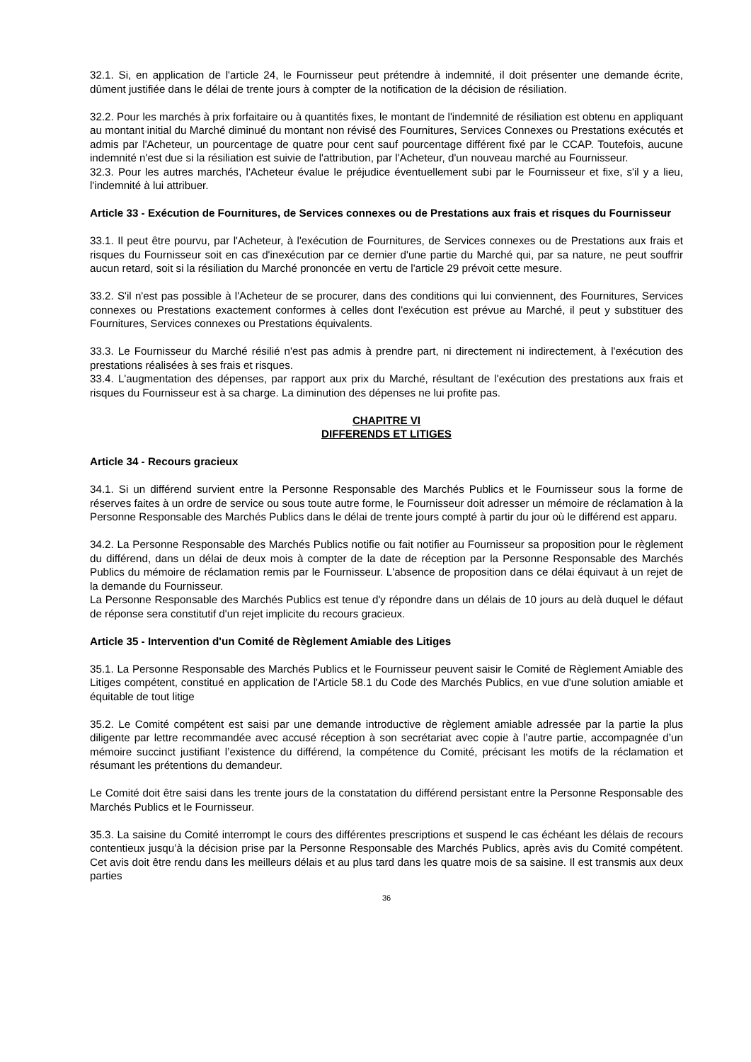32.1. Si, en application de l'article 24, le Fournisseur peut prétendre à indemnité, il doit présenter une demande écrite, dûment justifiée dans le délai de trente jours à compter de la notification de la décision de résiliation.
32.2. Pour les marchés à prix forfaitaire ou à quantités fixes, le montant de l'indemnité de résiliation est obtenu en appliquant au montant initial du Marché diminué du montant non révisé des Fournitures, Services Connexes ou Prestations exécutés et admis par l'Acheteur, un pourcentage de quatre pour cent sauf pourcentage différent fixé par le CCAP. Toutefois, aucune indemnité n'est due si la résiliation est suivie de l'attribution, par l'Acheteur, d'un nouveau marché au Fournisseur.
32.3. Pour les autres marchés, l'Acheteur évalue le préjudice éventuellement subi par le Fournisseur et fixe, s'il y a lieu, l'indemnité à lui attribuer.
Article 33 - Exécution de Fournitures, de Services connexes ou de Prestations aux frais et risques du Fournisseur
33.1. Il peut être pourvu, par l'Acheteur, à l'exécution de Fournitures, de Services connexes ou de Prestations aux frais et risques du Fournisseur soit en cas d'inexécution par ce dernier d'une partie du Marché qui, par sa nature, ne peut souffrir aucun retard, soit si la résiliation du Marché prononcée en vertu de l'article 29 prévoit cette mesure.
33.2. S'il n'est pas possible à l'Acheteur de se procurer, dans des conditions qui lui conviennent, des Fournitures, Services connexes ou Prestations exactement conformes à celles dont l'exécution est prévue au Marché, il peut y substituer des Fournitures, Services connexes ou Prestations équivalents.
33.3. Le Fournisseur du Marché résilié n'est pas admis à prendre part, ni directement ni indirectement, à l'exécution des prestations réalisées à ses frais et risques.
33.4. L'augmentation des dépenses, par rapport aux prix du Marché, résultant de l'exécution des prestations aux frais et risques du Fournisseur est à sa charge. La diminution des dépenses ne lui profite pas.
CHAPITRE VI
DIFFERENDS ET LITIGES
Article 34 - Recours gracieux
34.1. Si un différend survient entre la Personne Responsable des Marchés Publics et le Fournisseur sous la forme de réserves faites à un ordre de service ou sous toute autre forme, le Fournisseur doit adresser un mémoire de réclamation à la Personne Responsable des Marchés Publics dans le délai de trente jours compté à partir du jour où le différend est apparu.
34.2. La Personne Responsable des Marchés Publics notifie ou fait notifier au Fournisseur sa proposition pour le règlement du différend, dans un délai de deux mois à compter de la date de réception par la Personne Responsable des Marchés Publics du mémoire de réclamation remis par le Fournisseur. L'absence de proposition dans ce délai équivaut à un rejet de la demande du Fournisseur.
La Personne Responsable des Marchés Publics est tenue d'y répondre dans un délais de 10 jours au delà duquel le défaut de réponse sera constitutif d'un rejet implicite du recours gracieux.
Article 35 - Intervention d'un Comité de Règlement Amiable des Litiges
35.1. La Personne Responsable des Marchés Publics et le Fournisseur peuvent saisir le Comité de Règlement Amiable des Litiges compétent, constitué en application de l'Article 58.1 du Code des Marchés Publics, en vue d'une solution amiable et équitable de tout litige
35.2. Le Comité compétent est saisi par une demande introductive de règlement amiable adressée par la partie la plus diligente par lettre recommandée avec accusé réception à son secrétariat avec copie à l’autre partie, accompagnée d’un mémoire succinct justifiant l’existence du différend, la compétence du Comité, précisant les motifs de la réclamation et résumant les prétentions du demandeur.
Le Comité doit être saisi dans les trente jours de la constatation du différend persistant entre la Personne Responsable des Marchés Publics et le Fournisseur.
35.3. La saisine du Comité interrompt le cours des différentes prescriptions et suspend le cas échéant les délais de recours contentieux jusqu’à la décision prise par la Personne Responsable des Marchés Publics, après avis du Comité compétent. Cet avis doit être rendu dans les meilleurs délais et au plus tard dans les quatre mois de sa saisine. Il est transmis aux deux parties
36